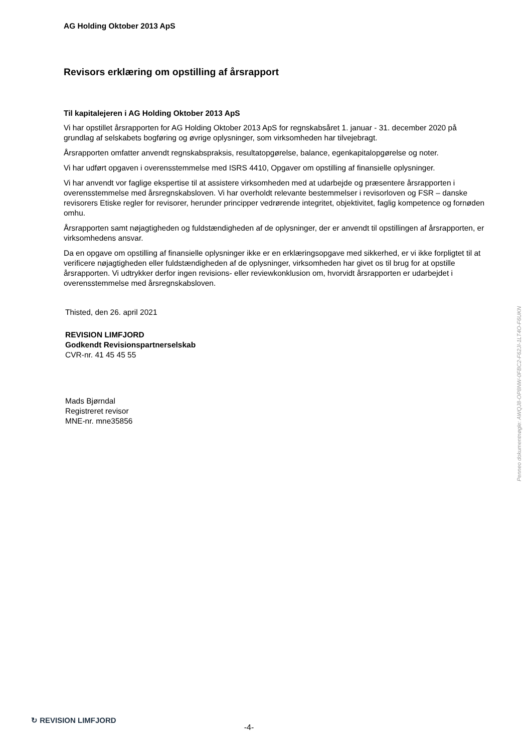AG Holding Oktober 2013 ApS
Revisors erklæring om opstilling af årsrapport
Til kapitalejeren i AG Holding Oktober 2013 ApS
Vi har opstillet årsrapporten for AG Holding Oktober 2013 ApS for regnskabsåret 1. januar - 31. december 2020 på grundlag af selskabets bogføring og øvrige oplysninger, som virksomheden har tilvejebragt.
Årsrapporten omfatter anvendt regnskabspraksis, resultatopgørelse, balance, egenkapitalopgørelse og noter.
Vi har udført opgaven i overensstemmelse med ISRS 4410, Opgaver om opstilling af finansielle oplysninger.
Vi har anvendt vor faglige ekspertise til at assistere virksomheden med at udarbejde og præsentere årsrapporten i overensstemmelse med årsregnskabsloven. Vi har overholdt relevante bestemmelser i revisorloven og FSR – danske revisorers Etiske regler for revisorer, herunder principper vedrørende integritet, objektivitet, faglig kompetence og fornøden omhu.
Årsrapporten samt nøjagtigheden og fuldstændigheden af de oplysninger, der er anvendt til opstillingen af årsrapporten, er virksomhedens ansvar.
Da en opgave om opstilling af finansielle oplysninger ikke er en erklæringsopgave med sikkerhed, er vi ikke forpligtet til at verificere nøjagtigheden eller fuldstændigheden af de oplysninger, virksomheden har givet os til brug for at opstille årsrapporten. Vi udtrykker derfor ingen revisions- eller reviewkonklusion om, hvorvidt årsrapporten er udarbejdet i overensstemmelse med årsregnskabsloven.
Thisted, den 26. april 2021
REVISION LIMFJORD
Godkendt Revisionspartnerselskab
CVR-nr. 41 45 45 55
Mads Bjørndal
Registreret revisor
MNE-nr. mne35856
Penneo dokumentnøgle: AWQJ8-OP8NW-0FBC2-F62JI-1LT4O-F6UKN
↻ REVISION LIMFJORD -4-